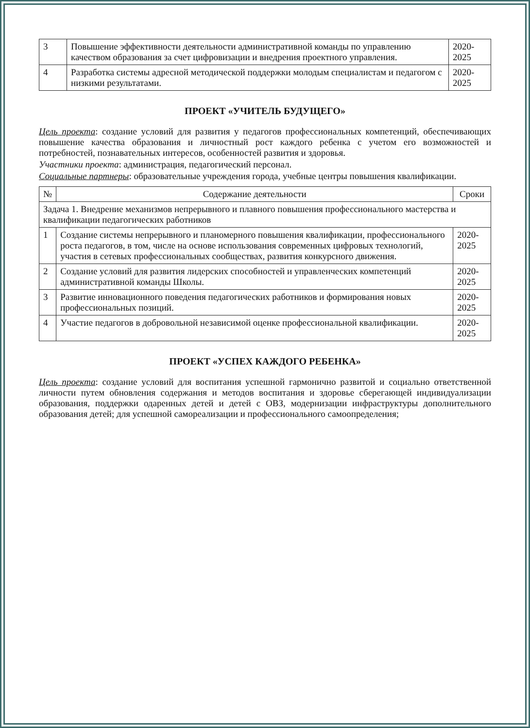| 3 | Повышение эффективности деятельности административной команды по управлению качеством образования за счет цифровизации и внедрения проектного управления. | 2020-2025 |
| 4 | Разработка системы адресной методической поддержки молодым специалистам и педагогом с низкими результатами. | 2020-2025 |
ПРОЕКТ «УЧИТЕЛЬ БУДУЩЕГО»
Цель проекта: создание условий для развития у педагогов профессиональных компетенций, обеспечивающих повышение качества образования и личностный рост каждого ребенка с учетом его возможностей и потребностей, познавательных интересов, особенностей развития и здоровья.
Участники проекта: администрация, педагогический персонал.
Социальные партнеры: образовательные учреждения города, учебные центры повышения квалификации.
| № | Содержание деятельности | Сроки |
| --- | --- | --- |
| Задача 1. Внедрение механизмов непрерывного и плавного повышения профессионального мастерства и квалификации педагогических работников | | |
| 1 | Создание системы непрерывного и планомерного повышения квалификации, профессионального роста педагогов, в том, числе на основе использования современных цифровых технологий, участия в сетевых профессиональных сообществах, развития конкурсного движения. | 2020-2025 |
| 2 | Создание условий для развития лидерских способностей и управленческих компетенций административной команды Школы. | 2020-2025 |
| 3 | Развитие инновационного поведения педагогических работников и формирования новых профессиональных позиций. | 2020-2025 |
| 4 | Участие педагогов в добровольной независимой оценке профессиональной квалификации. | 2020-2025 |
ПРОЕКТ «УСПЕХ КАЖДОГО РЕБЕНКА»
Цель проекта: создание условий для воспитания успешной гармонично развитой и социально ответственной личности путем обновления содержания и методов воспитания и здоровье сберегающей индивидуализации образования, поддержки одаренных детей и детей с ОВЗ, модернизации инфраструктуры дополнительного образования детей; для успешной самореализации и профессионального самоопределения;